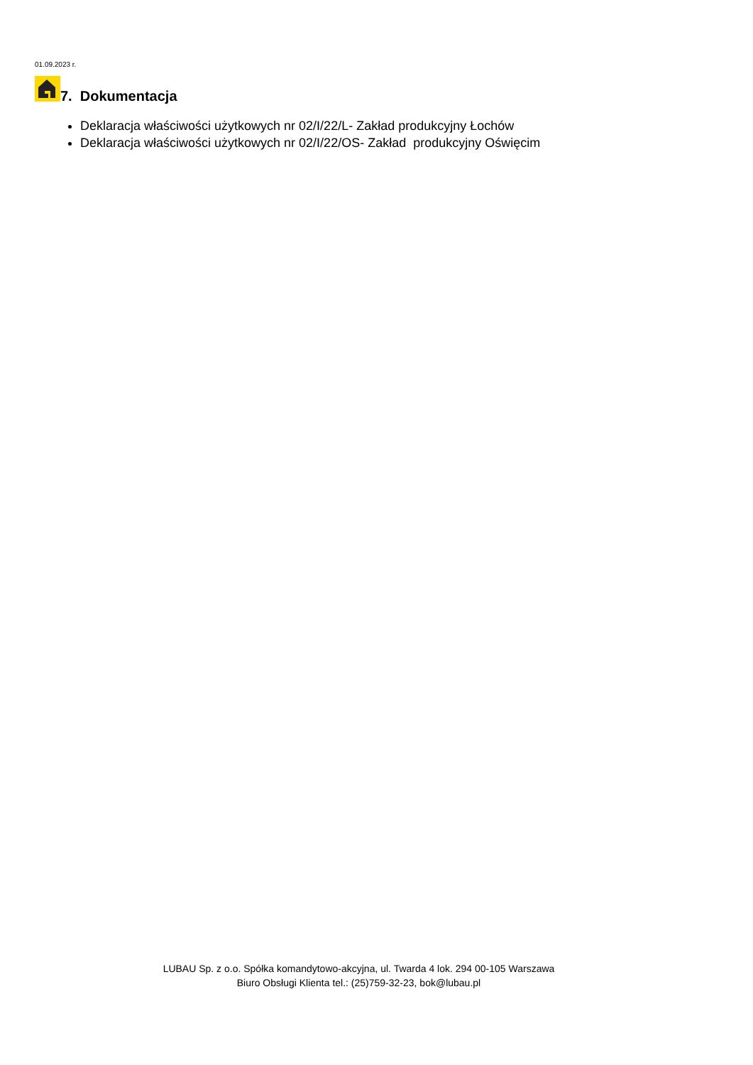01.09.2023 r.
7. Dokumentacja
Deklaracja właściwości użytkowych nr 02/I/22/L- Zakład produkcyjny Łochów
Deklaracja właściwości użytkowych nr 02/I/22/OS- Zakład produkcyjny Oświęcim
LUBAU Sp. z o.o. Spółka komandytowo-akcyjna, ul. Twarda 4 lok. 294 00-105 Warszawa
Biuro Obsługi Klienta tel.: (25)759-32-23, bok@lubau.pl